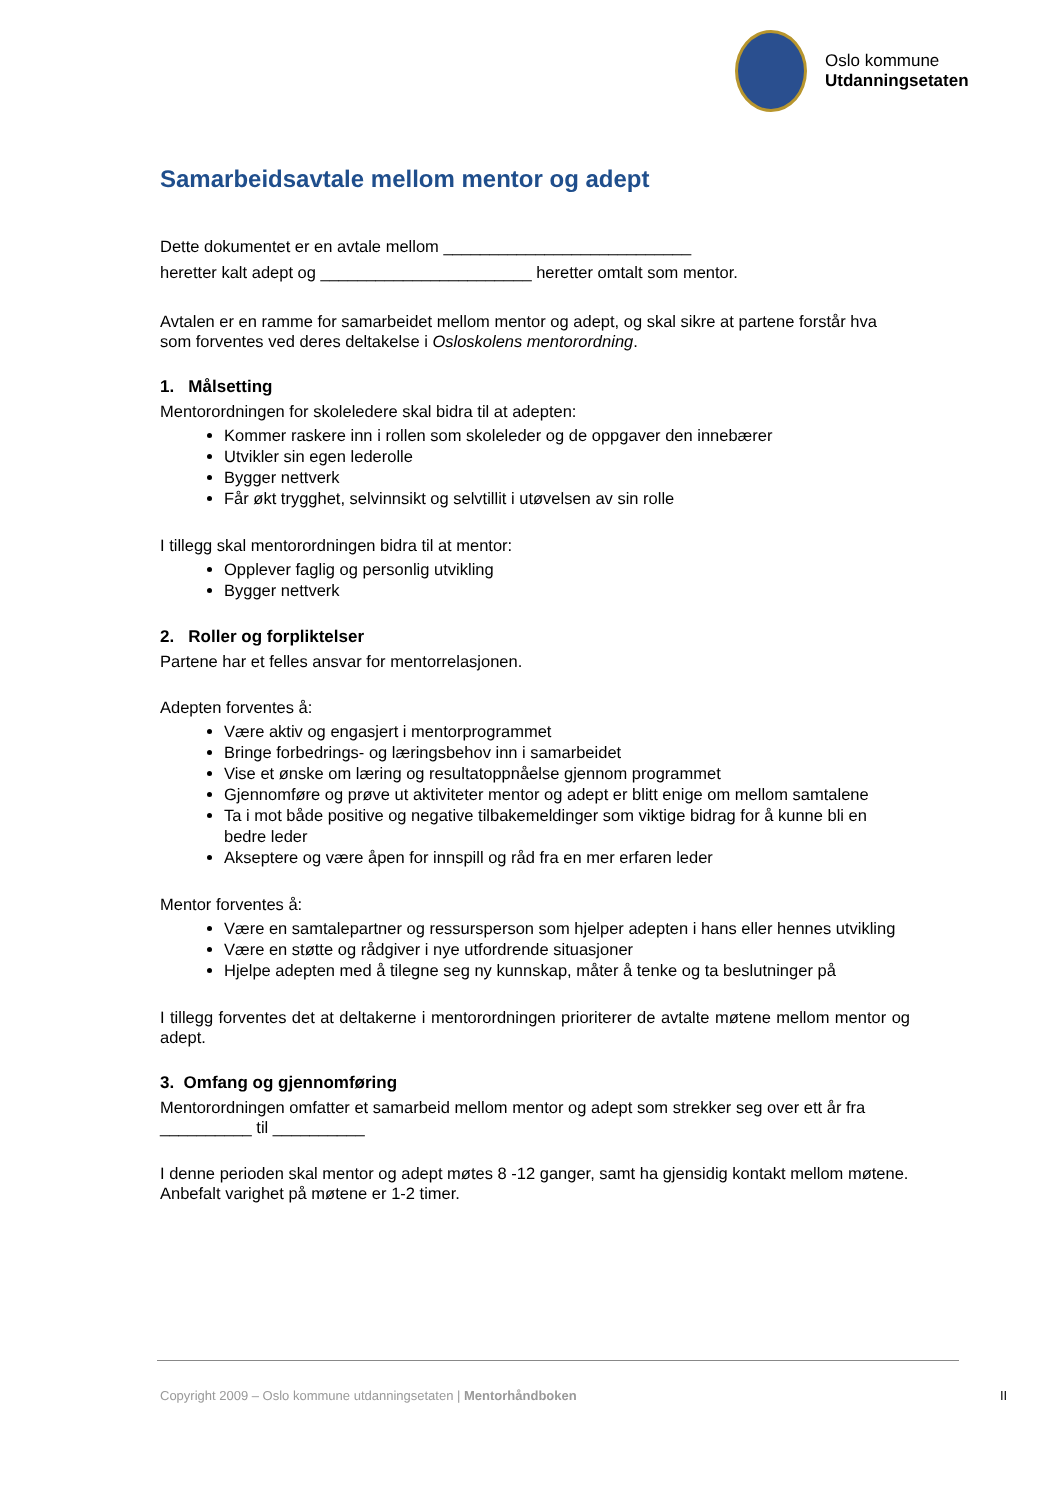Oslo kommune
Utdanningsetaten
Samarbeidsavtale mellom mentor og adept
Dette dokumentet er en avtale mellom ___________________________
heretter kalt adept og _______________________ heretter omtalt som mentor.
Avtalen er en ramme for samarbeidet mellom mentor og adept, og skal sikre at partene forstår hva som forventes ved deres deltakelse i Osloskolens mentorordning.
1. Målsetting
Mentorordningen for skoleledere skal bidra til at adepten:
Kommer raskere inn i rollen som skoleleder og de oppgaver den innebærer
Utvikler sin egen lederolle
Bygger nettverk
Får økt trygghet, selvinnsikt og selvtillit i utøvelsen av sin rolle
I tillegg skal mentorordningen bidra til at mentor:
Opplever faglig og personlig utvikling
Bygger nettverk
2. Roller og forpliktelser
Partene har et felles ansvar for mentorrelasjonen.
Adepten forventes å:
Være aktiv og engasjert i mentorprogrammet
Bringe forbedrings- og læringsbehov inn i samarbeidet
Vise et ønske om læring og resultatoppnåelse gjennom programmet
Gjennomføre og prøve ut aktiviteter mentor og adept er blitt enige om mellom samtalene
Ta i mot både positive og negative tilbakemeldinger som viktige bidrag for å kunne bli en bedre leder
Akseptere og være åpen for innspill og råd fra en mer erfaren leder
Mentor forventes å:
Være en samtalepartner og ressursperson som hjelper adepten i hans eller hennes utvikling
Være en støtte og rådgiver i nye utfordrende situasjoner
Hjelpe adepten med å tilegne seg ny kunnskap, måter å tenke og ta beslutninger på
I tillegg forventes det at deltakerne i mentorordningen prioriterer de avtalte møtene mellom mentor og adept.
3. Omfang og gjennomføring
Mentorordningen omfatter et samarbeid mellom mentor og adept som strekker seg over ett år fra __________ til __________
I denne perioden skal mentor og adept møtes 8 -12 ganger, samt ha gjensidig kontakt mellom møtene. Anbefalt varighet på møtene er 1-2 timer.
Copyright 2009 – Oslo kommune utdanningsetaten | Mentorhåndboken
II